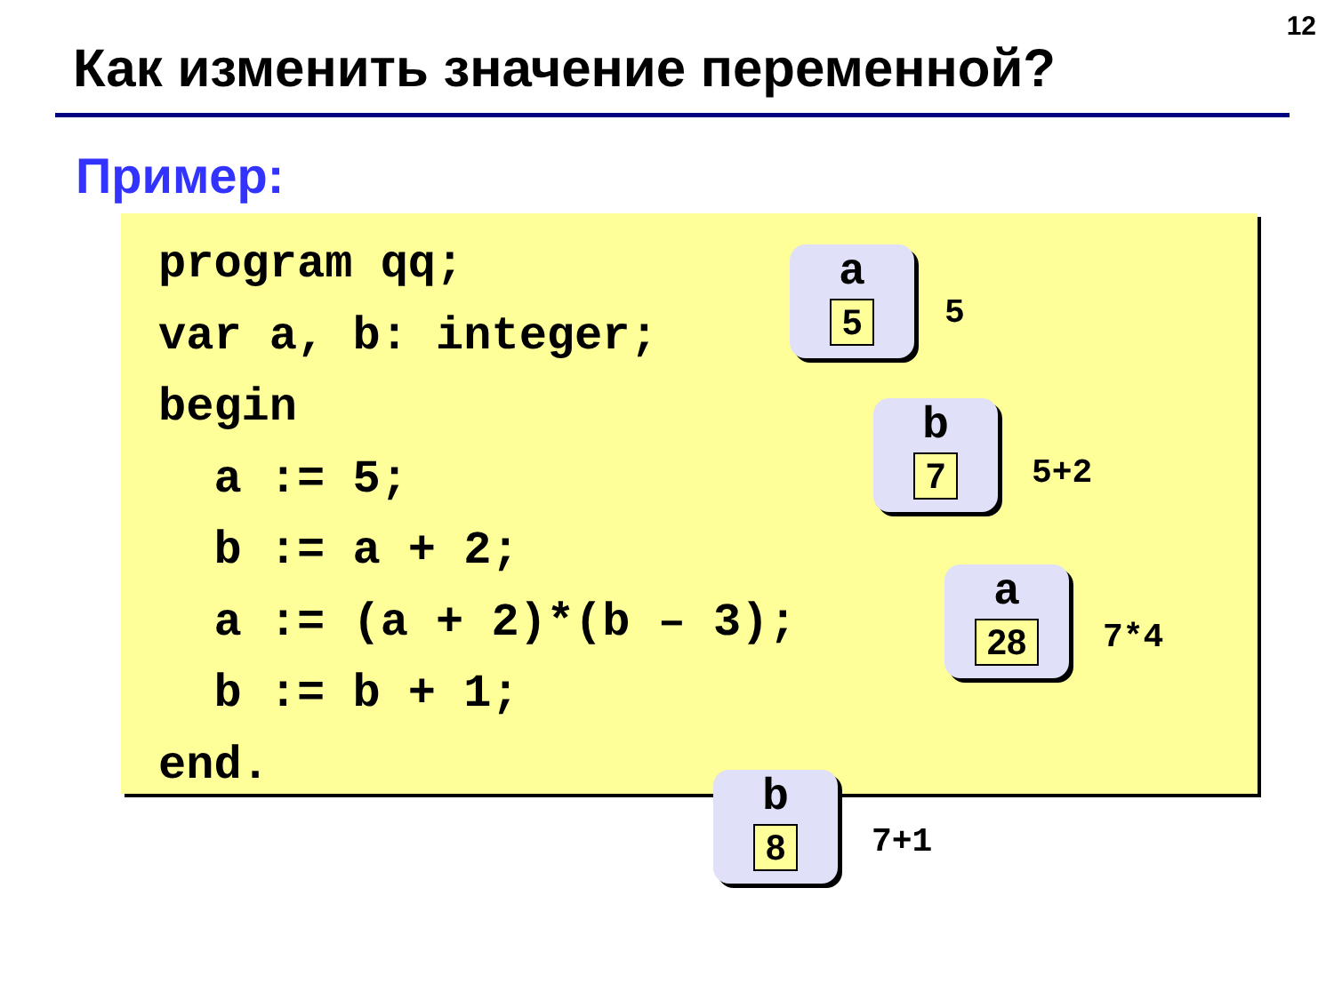12
Как изменить значение переменной?
Пример:
program qq;
var a, b: integer;
begin
  a := 5;
  b := a + 2;
  a := (a + 2)*(b – 3);
  b := b + 1;
end.
a
5
5
b
7
5+2
a
28
7*4
b
8
7+1